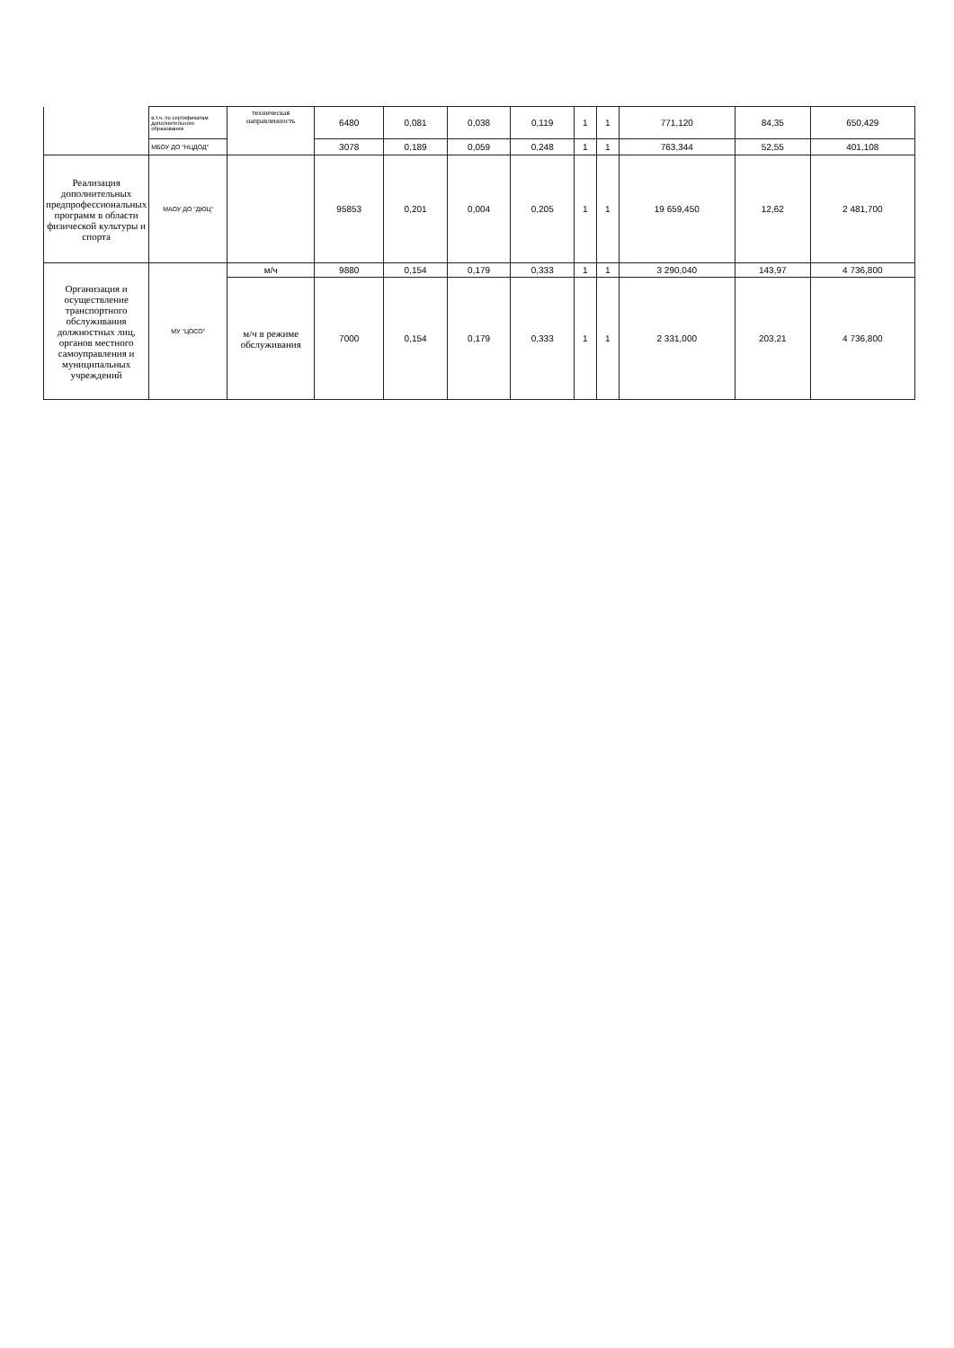| | в.т.ч. по сертификатам дополнительного образования | техническая направленность | 6480 | 0,081 | 0,038 | 0,119 | 1 | 1 | 771,120 | 84,35 | 650,429 |
| | МБОУ ДО "НЦДОД" | | 3078 | 0,189 | 0,059 | 0,248 | 1 | 1 | 763,344 | 52,55 | 401,108 |
| Реализация дополнительных предпрофессиональных программ в области физической культуры и спорта | МАОУ ДО "ДЮЦ" | | 95853 | 0,201 | 0,004 | 0,205 | 1 | 1 | 19 659,450 | 12,62 | 2 481,700 |
| Организация и осуществление транспортного обслуживания должностных лиц, органов местного самоуправления и муниципальных учреждений | МУ "ЦОСО" | м/ч | 9880 | 0,154 | 0,179 | 0,333 | 1 | 1 | 3 290,040 | 143,97 | 4 736,800 |
| | | м/ч в режиме обслуживания | 7000 | 0,154 | 0,179 | 0,333 | 1 | 1 | 2 331,000 | 203,21 | 4 736,800 |